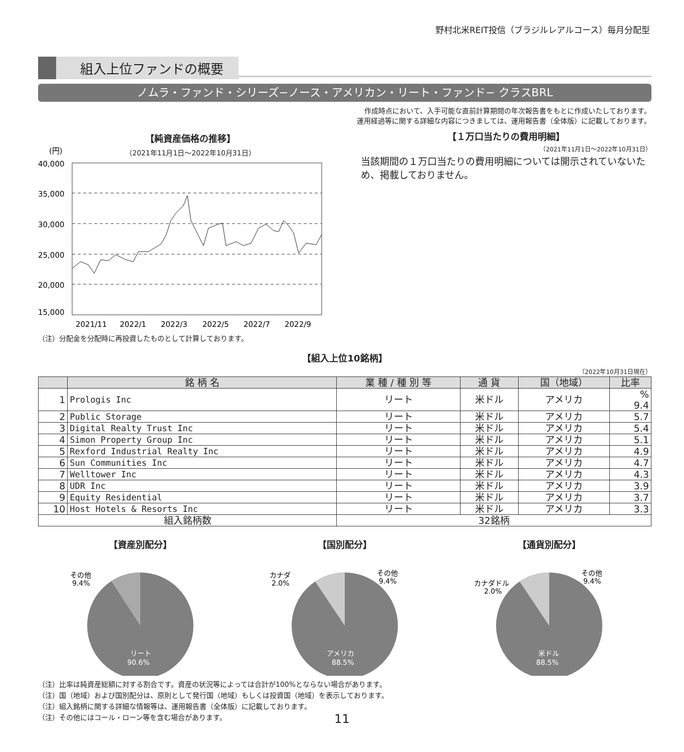野村北米REIT投信（ブラジルレアルコース）毎月分配型
組入上位ファンドの概要
ノムラ・ファンド・シリーズ−ノース・アメリカン・リート・ファンド− クラスBRL
作成時点において、入手可能な直前計算期間の年次報告書をもとに作成いたしております。
運用経過等に関する詳細な内容につきましては、運用報告書（全体版）に記載しております。
【純資産価格の推移】
（2021年11月1日〜2022年10月31日）
(円)
40,000
35,000
30,000
25,000
20,000
15,000
2021/11
2022/1
2022/3
2022/5
2022/7
2022/9
（注）分配金を分配時に再投資したものとして計算しております。
【１万口当たりの費用明細】
（2021年11月1日〜2022年10月31日）
当該期間の１万口当たりの費用明細については開示されていないため、掲載しておりません。
【組入上位10銘柄】
（2022年10月31日現在）
| | 銘 柄 名 | 業 種 / 種 別 等 | 通 貨 | 国（地域） | 比率 |
| --- | --- | --- | --- | --- | --- |
| 1 | Prologis Inc | リート | 米ドル | アメリカ | % 9.4 |
| 2 | Public Storage | リート | 米ドル | アメリカ | 5.7 |
| 3 | Digital Realty Trust Inc | リート | 米ドル | アメリカ | 5.4 |
| 4 | Simon Property Group Inc | リート | 米ドル | アメリカ | 5.1 |
| 5 | Rexford Industrial Realty Inc | リート | 米ドル | アメリカ | 4.9 |
| 6 | Sun Communities Inc | リート | 米ドル | アメリカ | 4.7 |
| 7 | Welltower Inc | リート | 米ドル | アメリカ | 4.3 |
| 8 | UDR Inc | リート | 米ドル | アメリカ | 3.9 |
| 9 | Equity Residential | リート | 米ドル | アメリカ | 3.7 |
| 10 | Host Hotels & Resorts Inc | リート | 米ドル | アメリカ | 3.3 |
| 組入銘柄数 | | 32銘柄 | | | |
【資産別配分】
その他
9.4%
リート
90.6%
【国別配分】
カナダ
2.0%
その他
9.4%
アメリカ
88.5%
【通貨別配分】
カナダドル
2.0%
その他
9.4%
米ドル
88.5%
（注）比率は純資産総額に対する割合です。資産の状況等によっては合計が100%とならない場合があります。
（注）国（地域）および国別配分は、原則として発行国（地域）もしくは投資国（地域）を表示しております。
（注）組入銘柄に関する詳細な情報等は、運用報告書（全体版）に記載しております。
（注）その他にはコール・ローン等を含む場合があります。
11